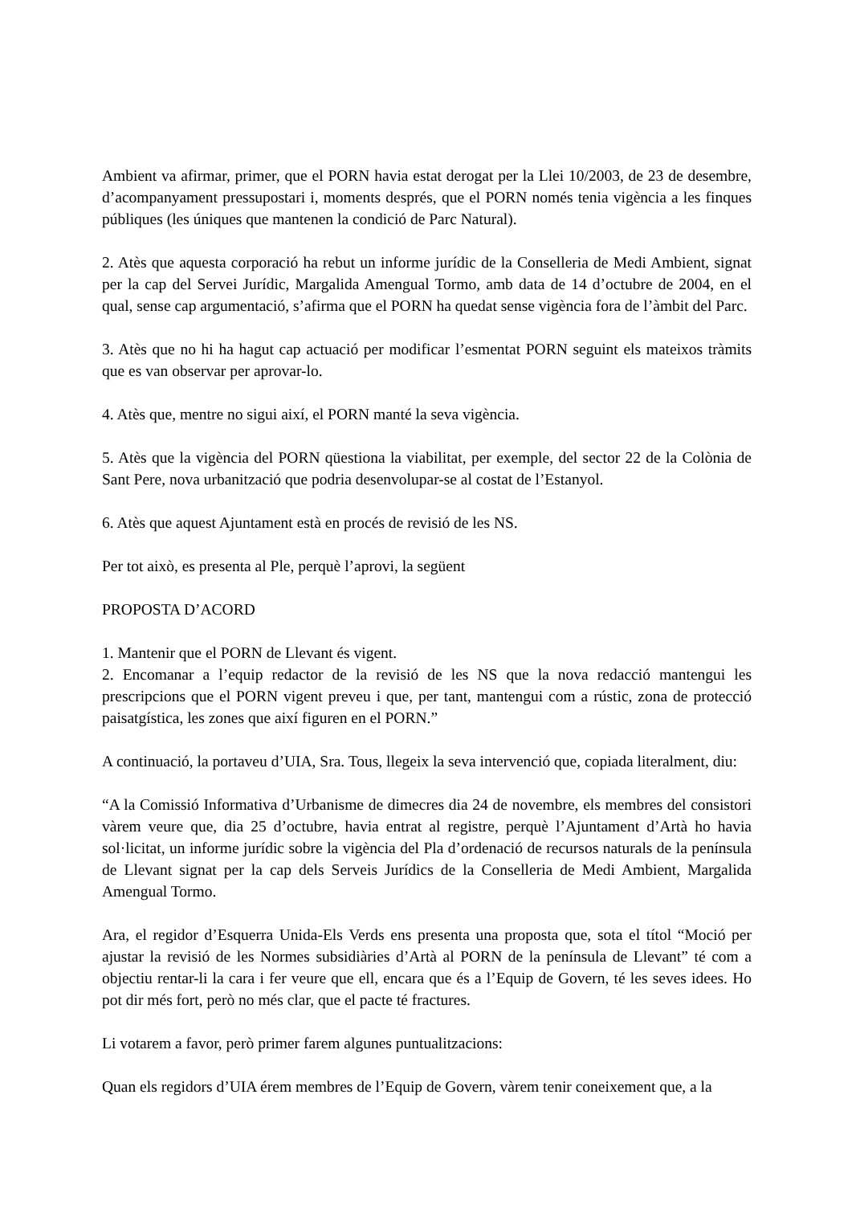Ambient va afirmar, primer, que el PORN havia estat derogat per la Llei 10/2003, de 23 de desembre, d’acompanyament pressupostari i, moments després, que el PORN només tenia vigència a les finques públiques (les úniques que mantenen la condició de Parc Natural).
2. Atès que aquesta corporació ha rebut un informe jurídic de la Conselleria de Medi Ambient, signat per la cap del Servei Jurídic, Margalida Amengual Tormo, amb data de 14 d’octubre de 2004, en el qual, sense cap argumentació, s’afirma que el PORN ha quedat sense vigència fora de l’àmbit del Parc.
3. Atès que no hi ha hagut cap actuació per modificar l’esmentat PORN seguint els mateixos tràmits que es van observar per aprovar-lo.
4. Atès que, mentre no sigui així, el PORN manté la seva vigència.
5. Atès que la vigència del PORN qüestiona la viabilitat, per exemple, del sector 22 de la Colònia de Sant Pere, nova urbanització que podria desenvolupar-se al costat de l’Estanyol.
6. Atès que aquest Ajuntament està en procés de revisió de les NS.
Per tot això, es presenta al Ple, perquè l’aprovi, la següent
PROPOSTA D’ACORD
1. Mantenir que el PORN de Llevant és vigent.
2. Encomanar a l’equip redactor de la revisió de les NS que la nova redacció mantengui les prescripcions que el PORN vigent preveu i que, per tant, mantengui com a rústic, zona de protecció paisatgística, les zones que així figuren en el PORN.”
A continuació, la portaveu d’UIA, Sra. Tous, llegeix la seva intervenció que, copiada literalment, diu:
“A la Comissió Informativa d’Urbanisme de dimecres dia 24 de novembre, els membres del consistori vàrem veure que, dia 25 d’octubre, havia entrat al registre, perquè l’Ajuntament d’Artà ho havia sol·licitat, un informe jurídic sobre la vigència del Pla d’ordenació de recursos naturals de la península de Llevant signat per la cap dels Serveis Jurídics de la Conselleria de Medi Ambient, Margalida Amengual Tormo.
Ara, el regidor d’Esquerra Unida-Els Verds ens presenta una proposta que, sota el títol “Moció per ajustar la revisió de les Normes subsidiàries d’Artà al PORN de la península de Llevant” té com a objectiu rentar-li la cara i fer veure que ell, encara que és a l’Equip de Govern, té les seves idees. Ho pot dir més fort, però no més clar, que el pacte té fractures.
Li votarem a favor, però primer farem algunes puntualitzacions:
Quan els regidors d’UIA érem membres de l’Equip de Govern, vàrem tenir coneixement que, a la